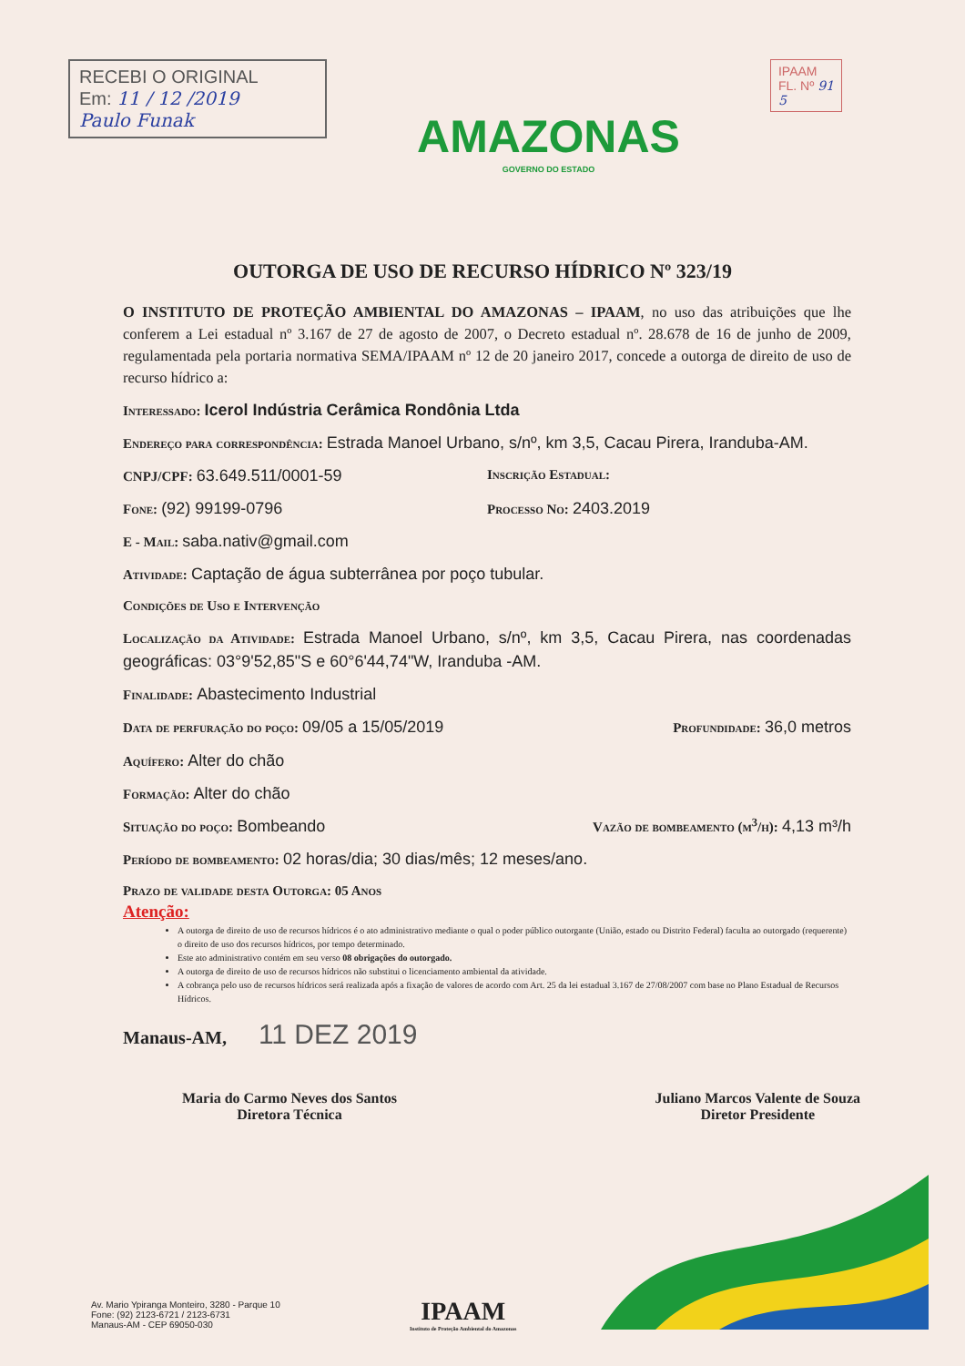RECEBI O ORIGINAL
Em: 11 / 12 /2019
Paulo Funak
AMAZONAS
GOVERNO DO ESTADO
IPAAM
FL. Nº 91
5
OUTORGA DE USO DE RECURSO HÍDRICO Nº 323/19
O INSTITUTO DE PROTEÇÃO AMBIENTAL DO AMAZONAS – IPAAM, no uso das atribuições que lhe conferem a Lei estadual nº 3.167 de 27 de agosto de 2007, o Decreto estadual nº. 28.678 de 16 de junho de 2009, regulamentada pela portaria normativa SEMA/IPAAM nº 12 de 20 janeiro 2017, concede a outorga de direito de uso de recurso hídrico a:
Interessado: Icerol Indústria Cerâmica Rondônia Ltda
Endereço para correspondência: Estrada Manoel Urbano, s/nº, km 3,5, Cacau Pirera, Iranduba-AM.
CNPJ/CPF: 63.649.511/0001-59 Inscrição Estadual:
Fone: (92) 99199-0796 Processo No: 2403.2019
E - Mail: saba.nativ@gmail.com
Atividade: Captação de água subterrânea por poço tubular.
Condições de Uso e Intervenção
Localização da Atividade: Estrada Manoel Urbano, s/nº, km 3,5, Cacau Pirera, nas coordenadas geográficas: 03°9'52,85"S e 60°6'44,74"W, Iranduba -AM.
Finalidade: Abastecimento Industrial
Data de perfuração do poço: 09/05 a 15/05/2019 Profundidade: 36,0 metros
Aquífero: Alter do chão
Formação: Alter do chão
Situação do poço: Bombeando Vazão de bombeamento (m<sup>3</sup>/h): 4,13 m³/h
Período de bombeamento: 02 horas/dia; 30 dias/mês; 12 meses/ano.
Prazo de validade desta Outorga: 05 Anos
Atenção:
A outorga de direito de uso de recursos hídricos é o ato administrativo mediante o qual o poder público outorgante (União, estado ou Distrito Federal) faculta ao outorgado (requerente) o direito de uso dos recursos hídricos, por tempo determinado.
Este ato administrativo contém em seu verso 08 obrigações do outorgado.
A outorga de direito de uso de recursos hídricos não substitui o licenciamento ambiental da atividade.
A cobrança pelo uso de recursos hídricos será realizada após a fixação de valores de acordo com Art. 25 da lei estadual 3.167 de 27/08/2007 com base no Plano Estadual de Recursos Hídricos.
Manaus-AM, 11 DEZ 2019
Maria do Carmo Neves dos Santos
Diretora Técnica
Juliano Marcos Valente de Souza
Diretor Presidente
Av. Mario Ypiranga Monteiro, 3280 - Parque 10
Fone: (92) 2123-6721 / 2123-6731
Manaus-AM - CEP 69050-030
IPAAM
Instituto de Proteção Ambiental do Amazonas